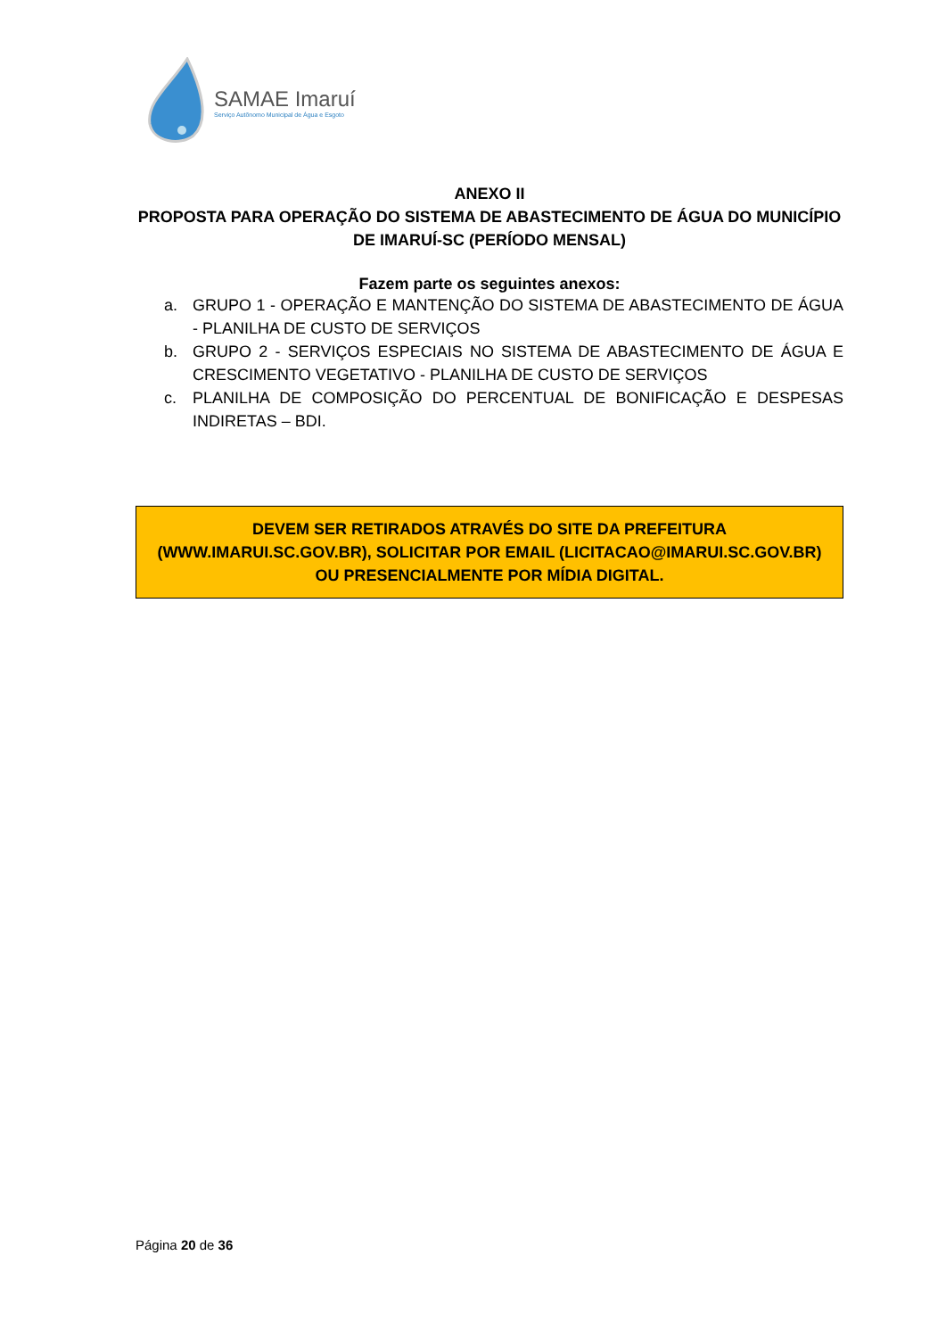SAMAE Imaruí
Serviço Autônomo Municipal de Água e Esgoto
ANEXO II
PROPOSTA PARA OPERAÇÃO DO SISTEMA DE ABASTECIMENTO DE ÁGUA DO MUNICÍPIO DE IMARUÍ-SC (PERÍODO MENSAL)
Fazem parte os seguintes anexos:
a. GRUPO 1 - OPERAÇÃO E MANTENÇÃO DO SISTEMA DE ABASTECIMENTO DE ÁGUA - PLANILHA DE CUSTO DE SERVIÇOS
b. GRUPO 2 - SERVIÇOS ESPECIAIS NO SISTEMA DE ABASTECIMENTO DE ÁGUA E CRESCIMENTO VEGETATIVO - PLANILHA DE CUSTO DE SERVIÇOS
c. PLANILHA DE COMPOSIÇÃO DO PERCENTUAL DE BONIFICAÇÃO E DESPESAS INDIRETAS – BDI.
DEVEM SER RETIRADOS ATRAVÉS DO SITE DA PREFEITURA (WWW.IMARUI.SC.GOV.BR), SOLICITAR POR EMAIL (LICITACAO@IMARUI.SC.GOV.BR) OU PRESENCIALMENTE POR MÍDIA DIGITAL.
Página 20 de 36